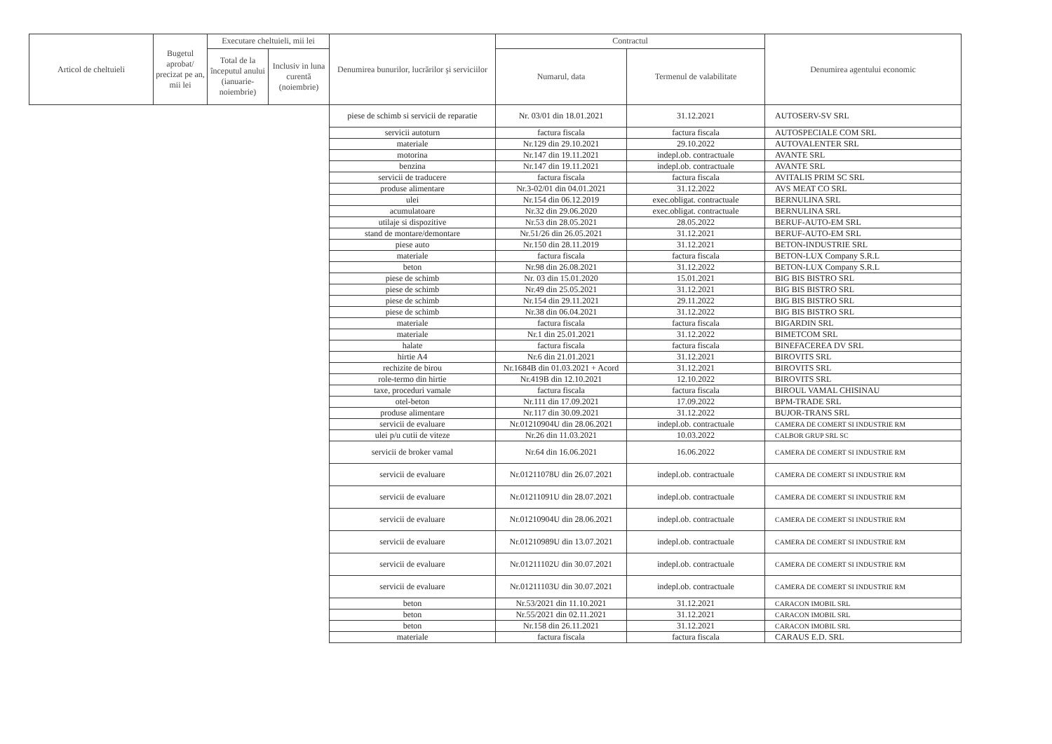| Articol de cheltuieli | Bugetul aprobat/ precizat pe an, mii lei | Executare cheltuieli, mii lei | | Denumirea bunurilor, lucrărilor şi serviciilor | Contractul | | Denumirea agentului economic |
| --- | --- | --- | --- | --- | --- | --- | --- |
| | | Total de la începutul anului (ianuarie-noiembrie) | Inclusiv in luna curentă (noiembrie) | | Numarul, data | Termenul de valabilitate | |
| | | | | piese de schimb si servicii de reparatie | Nr. 03/01 din 18.01.2021 | 31.12.2021 | AUTOSERV-SV SRL |
| | | | | servicii autoturn | factura fiscala | factura fiscala | AUTOSPECIALE COM SRL |
| | | | | materiale | Nr.129 din 29.10.2021 | 29.10.2022 | AUTOVALENTER SRL |
| | | | | motorina | Nr.147 din 19.11.2021 | indepl.ob. contractuale | AVANTE SRL |
| | | | | benzina | Nr.147 din 19.11.2021 | indepl.ob. contractuale | AVANTE SRL |
| | | | | servicii de traducere | factura fiscala | factura fiscala | AVITALIS PRIM SC SRL |
| | | | | produse alimentare | Nr.3-02/01 din 04.01.2021 | 31.12.2022 | AVS MEAT CO SRL |
| | | | | ulei | Nr.154 din 06.12.2019 | exec.obligat. contractuale | BERNULINA SRL |
| | | | | acumulatoare | Nr.32 din 29.06.2020 | exec.obligat. contractuale | BERNULINA SRL |
| | | | | utilaje si dispozitive | Nr.53 din 28.05.2021 | 28.05.2022 | BERUF-AUTO-EM SRL |
| | | | | stand de montare/demontare | Nr.51/26 din 26.05.2021 | 31.12.2021 | BERUF-AUTO-EM SRL |
| | | | | piese auto | Nr.150 din 28.11.2019 | 31.12.2021 | BETON-INDUSTRIE SRL |
| | | | | materiale | factura fiscala | factura fiscala | BETON-LUX Company S.R.L |
| | | | | beton | Nr.98 din 26.08.2021 | 31.12.2022 | BETON-LUX Company S.R.L |
| | | | | piese de schimb | Nr. 03 din 15.01.2020 | 15.01.2021 | BIG BIS BISTRO SRL |
| | | | | piese de schimb | Nr.49 din 25.05.2021 | 31.12.2021 | BIG BIS BISTRO SRL |
| | | | | piese de schimb | Nr.154 din 29.11.2021 | 29.11.2022 | BIG BIS BISTRO SRL |
| | | | | piese de schimb | Nr.38 din 06.04.2021 | 31.12.2022 | BIG BIS BISTRO SRL |
| | | | | materiale | factura fiscala | factura fiscala | BIGARDIN SRL |
| | | | | materiale | Nr.1 din 25.01.2021 | 31.12.2022 | BIMETCOM SRL |
| | | | | halate | factura fiscala | factura fiscala | BINEFACEREA DV SRL |
| | | | | hirtie A4 | Nr.6 din 21.01.2021 | 31.12.2021 | BIROVITS SRL |
| | | | | rechizite de birou | Nr.1684B din 01.03.2021 + Acord | 31.12.2021 | BIROVITS SRL |
| | | | | role-termo din hirtie | Nr.419B din 12.10.2021 | 12.10.2022 | BIROVITS SRL |
| | | | | taxe, proceduri vamale | factura fiscala | factura fiscala | BIROUL VAMAL CHISINAU |
| | | | | otel-beton | Nr.111 din 17.09.2021 | 17.09.2022 | BPM-TRADE SRL |
| | | | | produse alimentare | Nr.117 din 30.09.2021 | 31.12.2022 | BUJOR-TRANS SRL |
| | | | | servicii de evaluare | Nr.01210904U din 28.06.2021 | indepl.ob. contractuale | CAMERA DE COMERT SI INDUSTRIE RM |
| | | | | ulei p/u cutii de viteze | Nr.26 din 11.03.2021 | 10.03.2022 | CALBOR GRUP SRL SC |
| | | | | servicii de broker vamal | Nr.64 din 16.06.2021 | 16.06.2022 | CAMERA DE COMERT SI INDUSTRIE RM |
| | | | | servicii de evaluare | Nr.01211078U din 26.07.2021 | indepl.ob. contractuale | CAMERA DE COMERT SI INDUSTRIE RM |
| | | | | servicii de evaluare | Nr.01211091U din 28.07.2021 | indepl.ob. contractuale | CAMERA DE COMERT SI INDUSTRIE RM |
| | | | | servicii de evaluare | Nr.01210904U din 28.06.2021 | indepl.ob. contractuale | CAMERA DE COMERT SI INDUSTRIE RM |
| | | | | servicii de evaluare | Nr.01210989U din 13.07.2021 | indepl.ob. contractuale | CAMERA DE COMERT SI INDUSTRIE RM |
| | | | | servicii de evaluare | Nr.01211102U din 30.07.2021 | indepl.ob. contractuale | CAMERA DE COMERT SI INDUSTRIE RM |
| | | | | servicii de evaluare | Nr.01211103U din 30.07.2021 | indepl.ob. contractuale | CAMERA DE COMERT SI INDUSTRIE RM |
| | | | | beton | Nr.53/2021 din 11.10.2021 | 31.12.2021 | CARACON IMOBIL SRL |
| | | | | beton | Nr.55/2021 din 02.11.2021 | 31.12.2021 | CARACON IMOBIL SRL |
| | | | | beton | Nr.158 din 26.11.2021 | 31.12.2021 | CARACON IMOBIL SRL |
| | | | | materiale | factura fiscala | factura fiscala | CARAUS E.D. SRL |